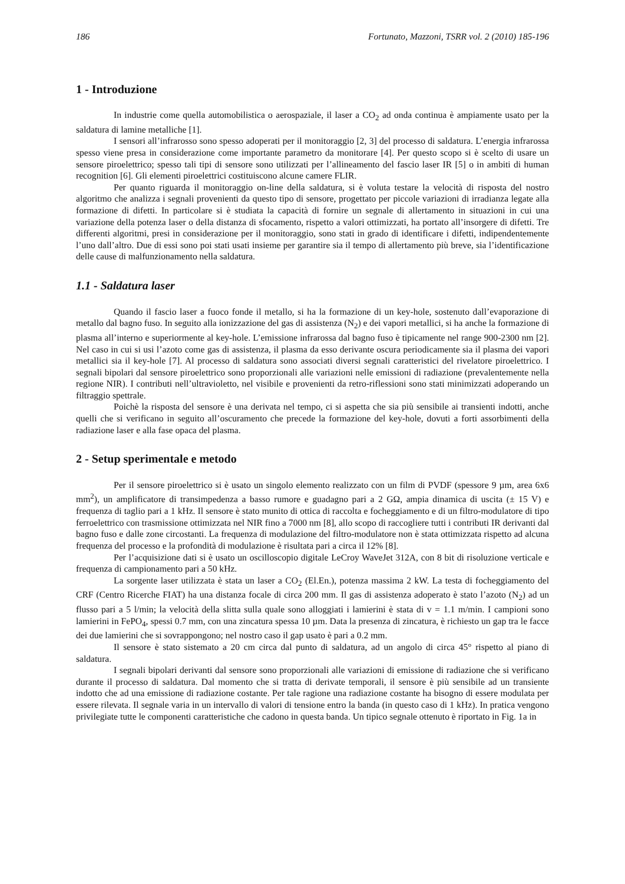186 Fortunato, Mazzoni, TSRR vol. 2 (2010) 185-196
1 - Introduzione
In industrie come quella automobilistica o aerospaziale, il laser a CO<sub>2</sub> ad onda continua è ampiamente usato per la saldatura di lamine metalliche [1].
I sensori all’infrarosso sono spesso adoperati per il monitoraggio [2, 3] del processo di saldatura. L’energia infrarossa spesso viene presa in considerazione come importante parametro da monitorare [4]. Per questo scopo si è scelto di usare un sensore piroelettrico; spesso tali tipi di sensore sono utilizzati per l’allineamento del fascio laser IR [5] o in ambiti di human recognition [6]. Gli elementi piroelettrici costituiscono alcune camere FLIR.
Per quanto riguarda il monitoraggio on-line della saldatura, si è voluta testare la velocità di risposta del nostro algoritmo che analizza i segnali provenienti da questo tipo di sensore, progettato per piccole variazioni di irradianza legate alla formazione di difetti. In particolare si è studiata la capacità di fornire un segnale di allertamento in situazioni in cui una variazione della potenza laser o della distanza di sfocamento, rispetto a valori ottimizzati, ha portato all’insorgere di difetti. Tre differenti algoritmi, presi in considerazione per il monitoraggio, sono stati in grado di identificare i difetti, indipendentemente l’uno dall’altro. Due di essi sono poi stati usati insieme per garantire sia il tempo di allertamento più breve, sia l’identificazione delle cause di malfunzionamento nella saldatura.
1.1 - Saldatura laser
Quando il fascio laser a fuoco fonde il metallo, si ha la formazione di un key-hole, sostenuto dall’evaporazione di metallo dal bagno fuso. In seguito alla ionizzazione del gas di assistenza (N<sub>2</sub>) e dei vapori metallici, si ha anche la formazione di plasma all’interno e superiormente al key-hole. L’emissione infrarossa dal bagno fuso è tipicamente nel range 900-2300 nm [2]. Nel caso in cui si usi l’azoto come gas di assistenza, il plasma da esso derivante oscura periodicamente sia il plasma dei vapori metallici sia il key-hole [7]. Al processo di saldatura sono associati diversi segnali caratteristici del rivelatore piroelettrico. I segnali bipolari dal sensore piroelettrico sono proporzionali alle variazioni nelle emissioni di radiazione (prevalentemente nella regione NIR). I contributi nell’ultravioletto, nel visibile e provenienti da retro-riflessioni sono stati minimizzati adoperando un filtraggio spettrale.
Poichè la risposta del sensore è una derivata nel tempo, ci si aspetta che sia più sensibile ai transienti indotti, anche quelli che si verificano in seguito all’oscuramento che precede la formazione del key-hole, dovuti a forti assorbimenti della radiazione laser e alla fase opaca del plasma.
2 - Setup sperimentale e metodo
Per il sensore piroelettrico si è usato un singolo elemento realizzato con un film di PVDF (spessore 9 µm, area 6x6 mm<sup>2</sup>), un amplificatore di transimpedenza a basso rumore e guadagno pari a 2 GΩ, ampia dinamica di uscita (± 15 V) e frequenza di taglio pari a 1 kHz. Il sensore è stato munito di ottica di raccolta e focheggiamento e di un filtro-modulatore di tipo ferroelettrico con trasmissione ottimizzata nel NIR fino a 7000 nm [8], allo scopo di raccogliere tutti i contributi IR derivanti dal bagno fuso e dalle zone circostanti. La frequenza di modulazione del filtro-modulatore non è stata ottimizzata rispetto ad alcuna frequenza del processo e la profondità di modulazione è risultata pari a circa il 12% [8].
Per l’acquisizione dati si è usato un oscilloscopio digitale LeCroy WaveJet 312A, con 8 bit di risoluzione verticale e frequenza di campionamento pari a 50 kHz.
La sorgente laser utilizzata è stata un laser a CO<sub>2</sub> (El.En.), potenza massima 2 kW. La testa di focheggiamento del CRF (Centro Ricerche FIAT) ha una distanza focale di circa 200 mm. Il gas di assistenza adoperato è stato l’azoto (N<sub>2</sub>) ad un flusso pari a 5 l/min; la velocità della slitta sulla quale sono alloggiati i lamierini è stata di v = 1.1 m/min. I campioni sono lamierini in FePO<sub>4</sub>, spessi 0.7 mm, con una zincatura spessa 10 µm. Data la presenza di zincatura, è richiesto un gap tra le facce dei due lamierini che si sovrappongono; nel nostro caso il gap usato è pari a 0.2 mm.
Il sensore è stato sistemato a 20 cm circa dal punto di saldatura, ad un angolo di circa 45° rispetto al piano di saldatura.
I segnali bipolari derivanti dal sensore sono proporzionali alle variazioni di emissione di radiazione che si verificano durante il processo di saldatura. Dal momento che si tratta di derivate temporali, il sensore è più sensibile ad un transiente indotto che ad una emissione di radiazione costante. Per tale ragione una radiazione costante ha bisogno di essere modulata per essere rilevata. Il segnale varia in un intervallo di valori di tensione entro la banda (in questo caso di 1 kHz). In pratica vengono privilegiate tutte le componenti caratteristiche che cadono in questa banda. Un tipico segnale ottenuto è riportato in Fig. 1a in